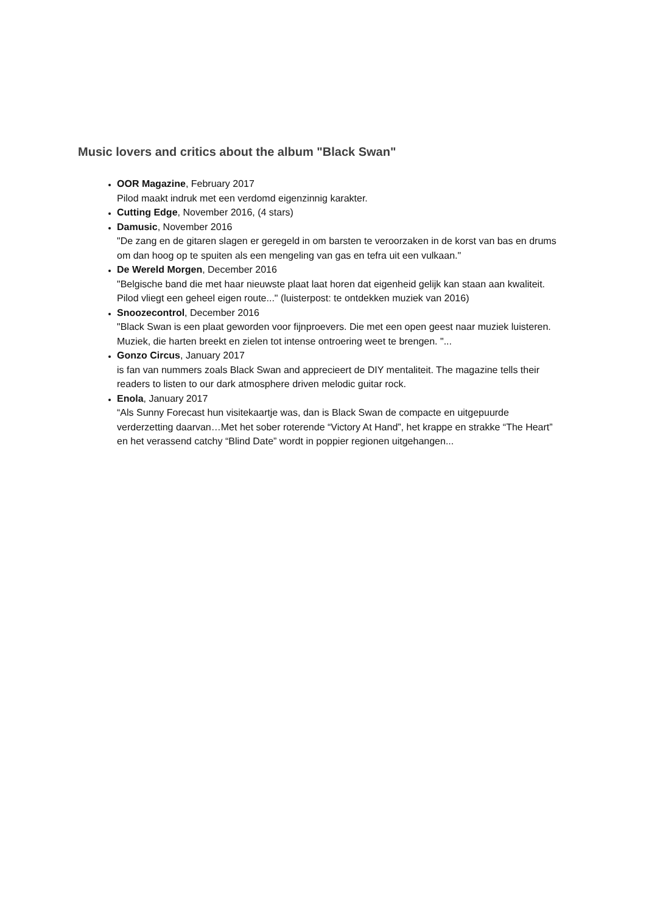Music lovers and critics about the album "Black Swan"
OOR Magazine, February 2017
Pilod maakt indruk met een verdomd eigenzinnig karakter.
Cutting Edge, November 2016, (4 stars)
Damusic, November 2016
"De zang en de gitaren slagen er geregeld in om barsten te veroorzaken in de korst van bas en drums om dan hoog op te spuiten als een mengeling van gas en tefra uit een vulkaan."
De Wereld Morgen, December 2016
"Belgische band die met haar nieuwste plaat laat horen dat eigenheid gelijk kan staan aan kwaliteit. Pilod vliegt een geheel eigen route..." (luisterpost: te ontdekken muziek van 2016)
Snoozecontrol, December 2016
"Black Swan is een plaat geworden voor fijnproevers. Die met een open geest naar muziek luisteren. Muziek, die harten breekt en zielen tot intense ontroering weet te brengen. "...
Gonzo Circus, January 2017
is fan van nummers zoals Black Swan and apprecieert de DIY mentaliteit. The magazine tells their readers to listen to our dark atmosphere driven melodic guitar rock.
Enola, January 2017
“Als Sunny Forecast hun visitekaartje was, dan is Black Swan de compacte en uitgepuurde verderzetting daarvan…Met het sober roterende “Victory At Hand”, het krappe en strakke “The Heart” en het verassend catchy “Blind Date” wordt in poppier regionen uitgehangen...